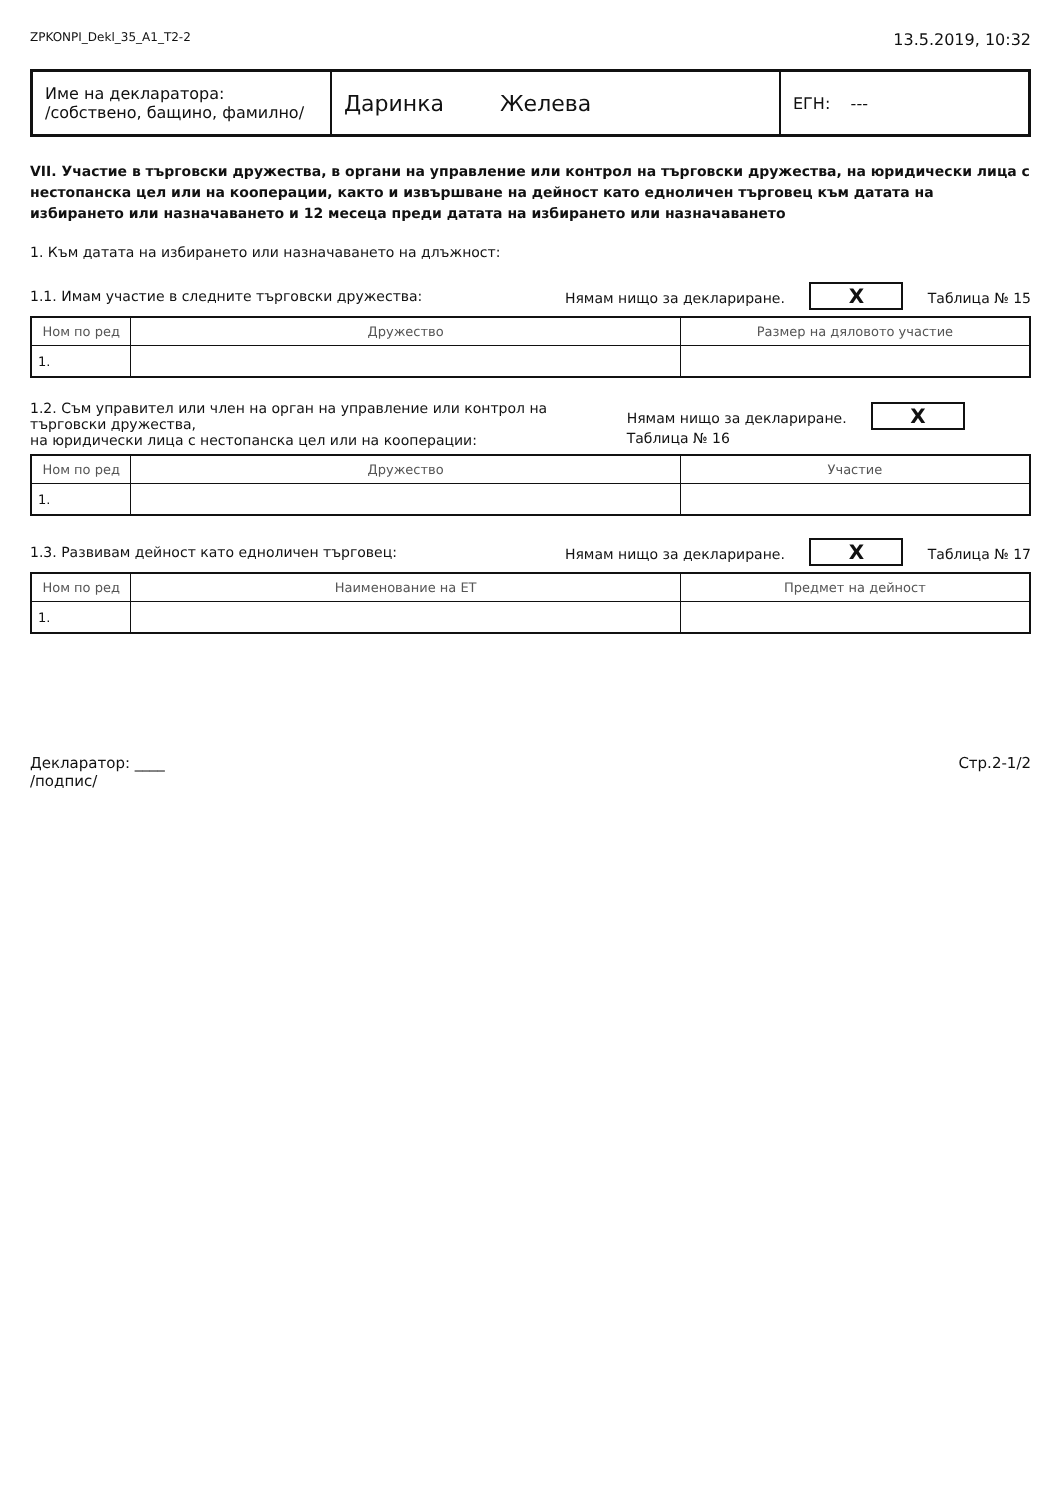ZPKONPI_Dekl_35_A1_T2-2 13.5.2019, 10:32
| Име на декларатора: /собствено, бащино, фамилно/ | Даринка Желева | ЕГН: --- |
VII. Участие в търговски дружества, в органи на управление или контрол на търговски дружества, на юридически лица с нестопанска цел или на кооперации, както и извършване на дейност като едноличен търговец към датата на избирането или назначаването и 12 месеца преди датата на избирането или назначаването
1. Към датата на избирането или назначаването на длъжност:
1.1. Имам участие в следните търговски дружества: Нямам нищо за деклариране. X Таблица № 15
| Ном по ред | Дружество | Размер на дяловото участие |
| --- | --- | --- |
| 1. | | |
1.2. Съм управител или член на орган на управление или контрол на търговски дружества,
на юридически лица с нестопанска цел или на кооперации: Нямам нищо за деклариране. X Таблица № 16
| Ном по ред | Дружество | Участие |
| --- | --- | --- |
| 1. | | |
1.3. Развивам дейност като едноличен търговец: Нямам нищо за деклариране. X Таблица № 17
| Ном по ред | Наименование на ЕТ | Предмет на дейност |
| --- | --- | --- |
| 1. | | |
Декларатор: ____
/подпис/ Стр.2-1/2